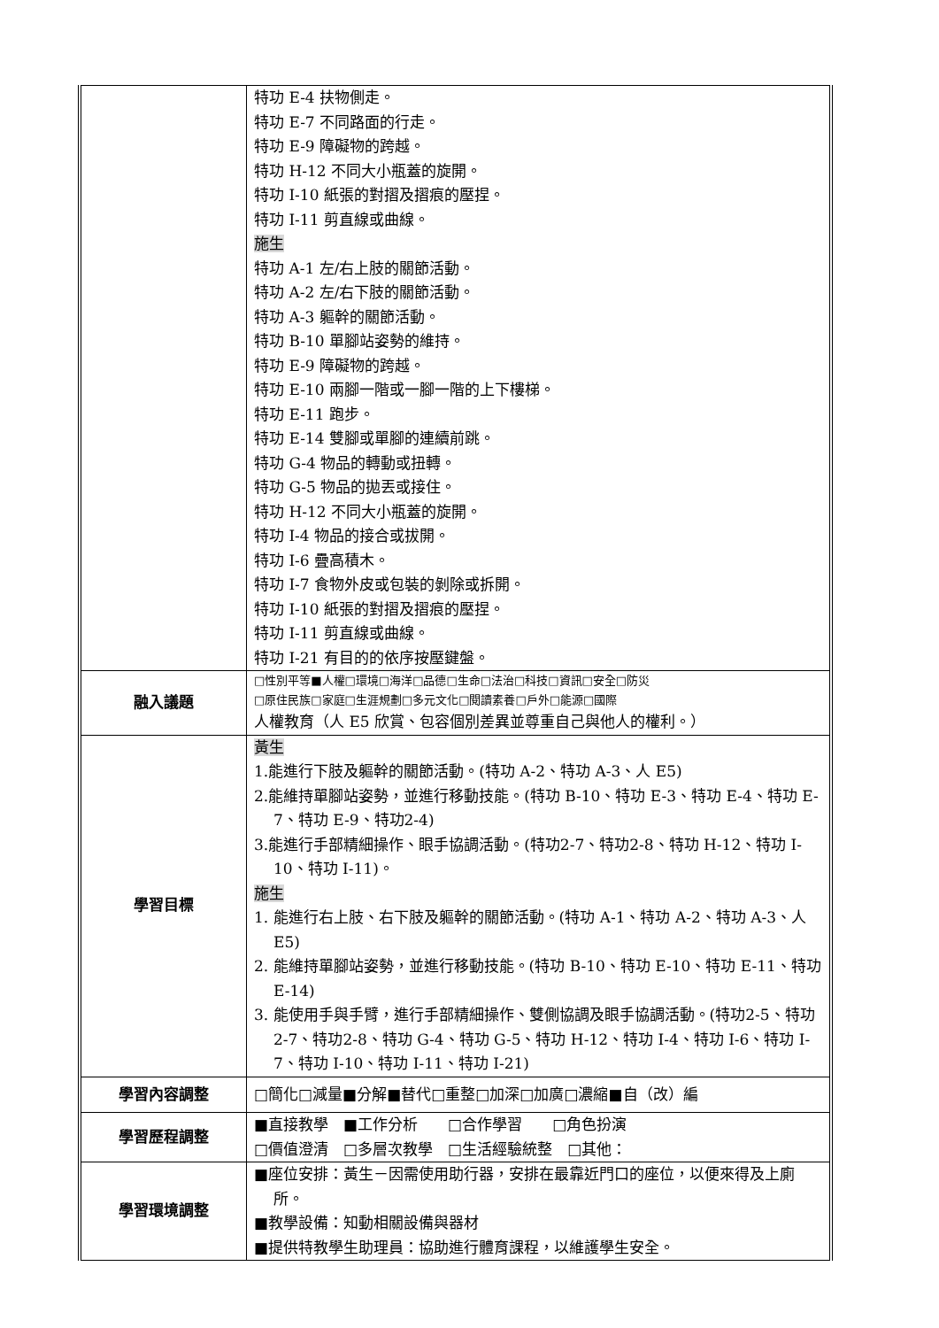| | 特功 E-4 扶物側走。 特功 E-7 不同路面的行走。 特功 E-9 障礙物的跨越。 特功 H-12 不同大小瓶蓋的旋開。 特功 I-10 紙張的對摺及摺痕的壓捏。 特功 I-11 剪直線或曲線。 施生 特功 A-1 左/右上肢的關節活動。 特功 A-2 左/右下肢的關節活動。 特功 A-3 軀幹的關節活動。 特功 B-10 單腳站姿勢的維持。 特功 E-9 障礙物的跨越。 特功 E-10 兩腳一階或一腳一階的上下樓梯。 特功 E-11 跑步。 特功 E-14 雙腳或單腳的連續前跳。 特功 G-4 物品的轉動或扭轉。 特功 G-5 物品的拋丟或接住。 特功 H-12 不同大小瓶蓋的旋開。 特功 I-4 物品的接合或拔開。 特功 I-6 疊高積木。 特功 I-7 食物外皮或包裝的剝除或拆開。 特功 I-10 紙張的對摺及摺痕的壓捏。 特功 I-11 剪直線或曲線。 特功 I-21 有目的的依序按壓鍵盤。 |
| 融入議題 | □性別平等■人權□環境□海洋□品德□生命□法治□科技□資訊□安全□防災 □原住民族□家庭□生涯規劃□多元文化□閱讀素養□戶外□能源□國際 人權教育（人 E5 欣賞、包容個別差異並尊重自己與他人的權利。） |
| 學習目標 | 黃生 1.能進行下肢及軀幹的關節活動。(特功 A-2、特功 A-3、人 E5) 2.能維持單腳站姿勢，並進行移動技能。(特功 B-10、特功 E-3、特功 E-4、特功 E-7、特功 E-9、特功2-4) 3.能進行手部精細操作、眼手協調活動。(特功2-7、特功2-8、特功 H-12、特功 I-10、特功 I-11)。 施生 1. 能進行右上肢、右下肢及軀幹的關節活動。(特功 A-1、特功 A-2、特功 A-3、人 E5) 2. 能維持單腳站姿勢，並進行移動技能。(特功 B-10、特功 E-10、特功 E-11、特功 E-14) 3. 能使用手與手臂，進行手部精細操作、雙側協調及眼手協調活動。(特功2-5、特功2-7、特功2-8、特功 G-4、特功 G-5、特功 H-12、特功 I-4、特功 I-6、特功 I-7、特功 I-10、特功 I-11、特功 I-21) |
| 學習內容調整 | □簡化□減量■分解■替代□重整□加深□加廣□濃縮■自（改）編 |
| 學習歷程調整 | ■直接教學 ■工作分析 □合作學習 □角色扮演 □價值澄清 □多層次教學 □生活經驗統整 □其他： |
| 學習環境調整 | ■座位安排：黃生－因需使用助行器，安排在最靠近門口的座位，以便來得及上廁所。 ■教學設備：知動相關設備與器材 ■提供特教學生助理員：協助進行體育課程，以維護學生安全。 |